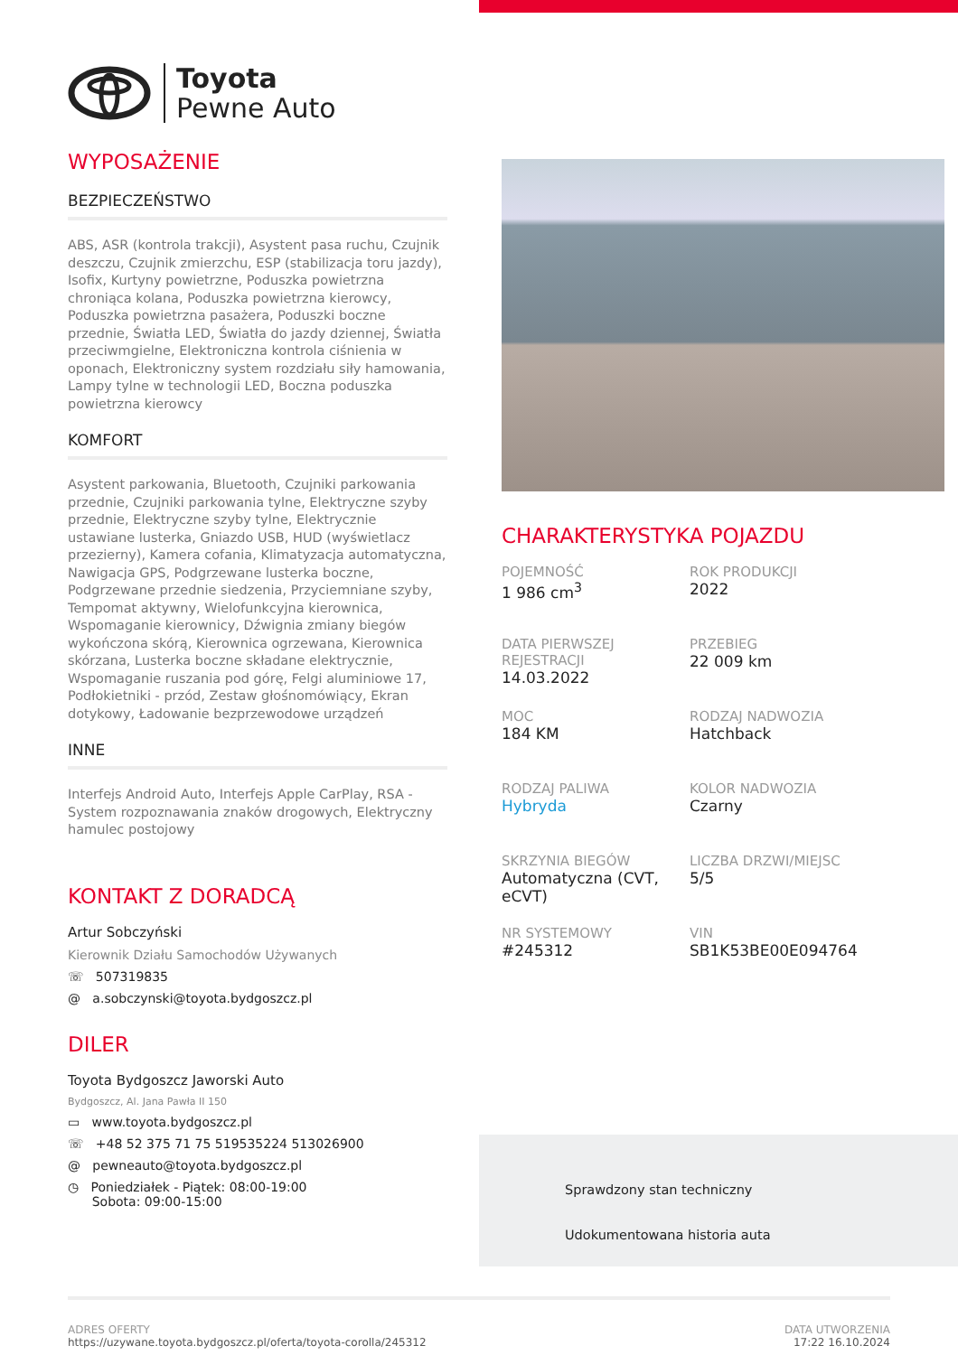Toyota
Pewne Auto
WYPOSAŻENIE
BEZPIECZEŃSTWO
ABS, ASR (kontrola trakcji), Asystent pasa ruchu, Czujnik deszczu, Czujnik zmierzchu, ESP (stabilizacja toru jazdy), Isofix, Kurtyny powietrzne, Poduszka powietrzna chroniąca kolana, Poduszka powietrzna kierowcy, Poduszka powietrzna pasażera, Poduszki boczne przednie, Światła LED, Światła do jazdy dziennej, Światła przeciwmgielne, Elektroniczna kontrola ciśnienia w oponach, Elektroniczny system rozdziału siły hamowania, Lampy tylne w technologii LED, Boczna poduszka powietrzna kierowcy
KOMFORT
Asystent parkowania, Bluetooth, Czujniki parkowania przednie, Czujniki parkowania tylne, Elektryczne szyby przednie, Elektryczne szyby tylne, Elektrycznie ustawiane lusterka, Gniazdo USB, HUD (wyświetlacz przezierny), Kamera cofania, Klimatyzacja automatyczna, Nawigacja GPS, Podgrzewane lusterka boczne, Podgrzewane przednie siedzenia, Przyciemniane szyby, Tempomat aktywny, Wielofunkcyjna kierownica, Wspomaganie kierownicy, Dźwignia zmiany biegów wykończona skórą, Kierownica ogrzewana, Kierownica skórzana, Lusterka boczne składane elektrycznie, Wspomaganie ruszania pod górę, Felgi aluminiowe 17, Podłokietniki - przód, Zestaw głośnomówiący, Ekran dotykowy, Ładowanie bezprzewodowe urządzeń
INNE
Interfejs Android Auto, Interfejs Apple CarPlay, RSA - System rozpoznawania znaków drogowych, Elektryczny hamulec postojowy
KONTAKT Z DORADCĄ
Artur Sobczyński
Kierownik Działu Samochodów Używanych
☏ 507319835
@ a.sobczynski@toyota.bydgoszcz.pl
DILER
Toyota Bydgoszcz Jaworski Auto
Bydgoszcz, Al. Jana Pawła II 150
▭ www.toyota.bydgoszcz.pl
☏ +48 52 375 71 75 519535224 513026900
@ pewneauto@toyota.bydgoszcz.pl
◷ Poniedziałek - Piątek: 08:00-19:00
Sobota: 09:00-15:00
CHARAKTERYSTYKA POJAZDU
POJEMNOŚĆ
1 986 cm<sup>3</sup>
ROK PRODUKCJI
2022
DATA PIERWSZEJ REJESTRACJI
14.03.2022
PRZEBIEG
22 009 km
MOC
184 KM
RODZAJ NADWOZIA
Hatchback
RODZAJ PALIWA
Hybryda
KOLOR NADWOZIA
Czarny
SKRZYNIA BIEGÓW
Automatyczna (CVT, eCVT)
LICZBA DRZWI/MIEJSC
5/5
NR SYSTEMOWY
#245312
VIN
SB1K53BE00E094764
Sprawdzony stan techniczny
Udokumentowana historia auta
ADRES OFERTY
https://uzywane.toyota.bydgoszcz.pl/oferta/toyota-corolla/245312
DATA UTWORZENIA
17:22 16.10.2024